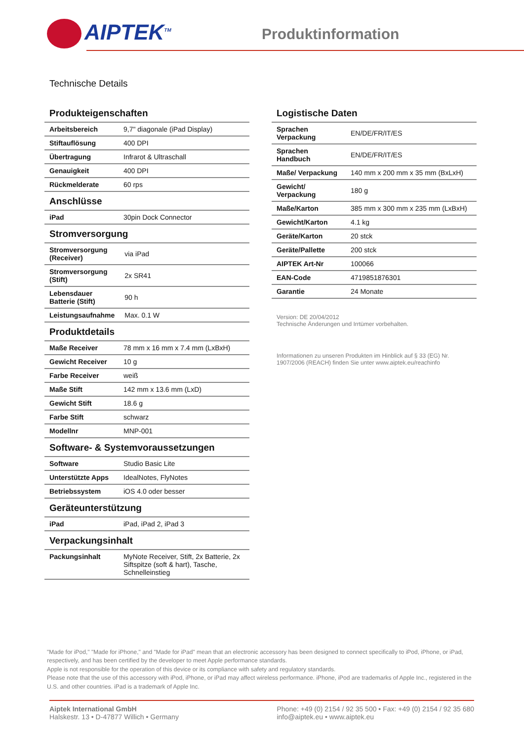AIPTEK<sup>TM</sup> Produktinformation
Technische Details
Produkteigenschaften
| Arbeitsbereich | 9,7" diagonale (iPad Display) |
| Stiftauflösung | 400 DPI |
| Übertragung | Infrarot & Ultraschall |
| Genauigkeit | 400 DPI |
| Rückmelderate | 60 rps |
Anschlüsse
| iPad | 30pin Dock Connector |
Stromversorgung
| Stromversorgung (Receiver) | via iPad |
| Stromversorgung (Stift) | 2x SR41 |
| Lebensdauer Batterie (Stift) | 90 h |
| Leistungsaufnahme | Max. 0.1 W |
Produktdetails
| Maße Receiver | 78 mm x 16 mm x 7.4 mm (LxBxH) |
| Gewicht Receiver | 10 g |
| Farbe Receiver | weiß |
| Maße Stift | 142 mm x 13.6 mm (LxD) |
| Gewicht Stift | 18.6 g |
| Farbe Stift | schwarz |
| Modellnr | MNP-001 |
Software- & Systemvoraussetzungen
| Software | Studio Basic Lite |
| Unterstützte Apps | IdealNotes, FlyNotes |
| Betriebssystem | iOS 4.0 oder besser |
Geräteunterstützung
| iPad | iPad, iPad 2, iPad 3 |
Verpackungsinhalt
| Packungsinhalt | MyNote Receiver, Stift, 2x Batterie, 2x Siftspitze (soft & hart), Tasche, Schnelleinstieg |
Logistische Daten
| Sprachen Verpackung | EN/DE/FR/IT/ES |
| Sprachen Handbuch | EN/DE/FR/IT/ES |
| Maße/ Verpackung | 140 mm x 200 mm x 35 mm (BxLxH) |
| Gewicht/ Verpackung | 180 g |
| Maße/Karton | 385 mm x 300 mm x 235 mm (LxBxH) |
| Gewicht/Karton | 4.1 kg |
| Geräte/Karton | 20 stck |
| Geräte/Pallette | 200 stck |
| AIPTEK Art-Nr | 100066 |
| EAN-Code | 4719851876301 |
| Garantie | 24 Monate |
Version: DE 20/04/2012
Technische Änderungen und Irrtümer vorbehalten.
Informationen zu unseren Produkten im Hinblick auf § 33 (EG) Nr. 1907/2006 (REACH) finden Sie unter www.aiptek.eu/reachinfo
"Made for iPod," "Made for iPhone," and "Made for iPad" mean that an electronic accessory has been designed to connect specifically to iPod, iPhone, or iPad, respectively, and has been certified by the developer to meet Apple performance standards.
Apple is not responsible for the operation of this device or its compliance with safety and regulatory standards.
Please note that the use of this accessory with iPod, iPhone, or iPad may affect wireless performance. iPhone, iPod are trademarks of Apple Inc., registered in the U.S. and other countries. iPad is a trademark of Apple Inc.
Aiptek International GmbH
Halskestr. 13 • D-47877 Willich • Germany
Phone: +49 (0) 2154 / 92 35 500 • Fax: +49 (0) 2154 / 92 35 680
info@aiptek.eu • www.aiptek.eu